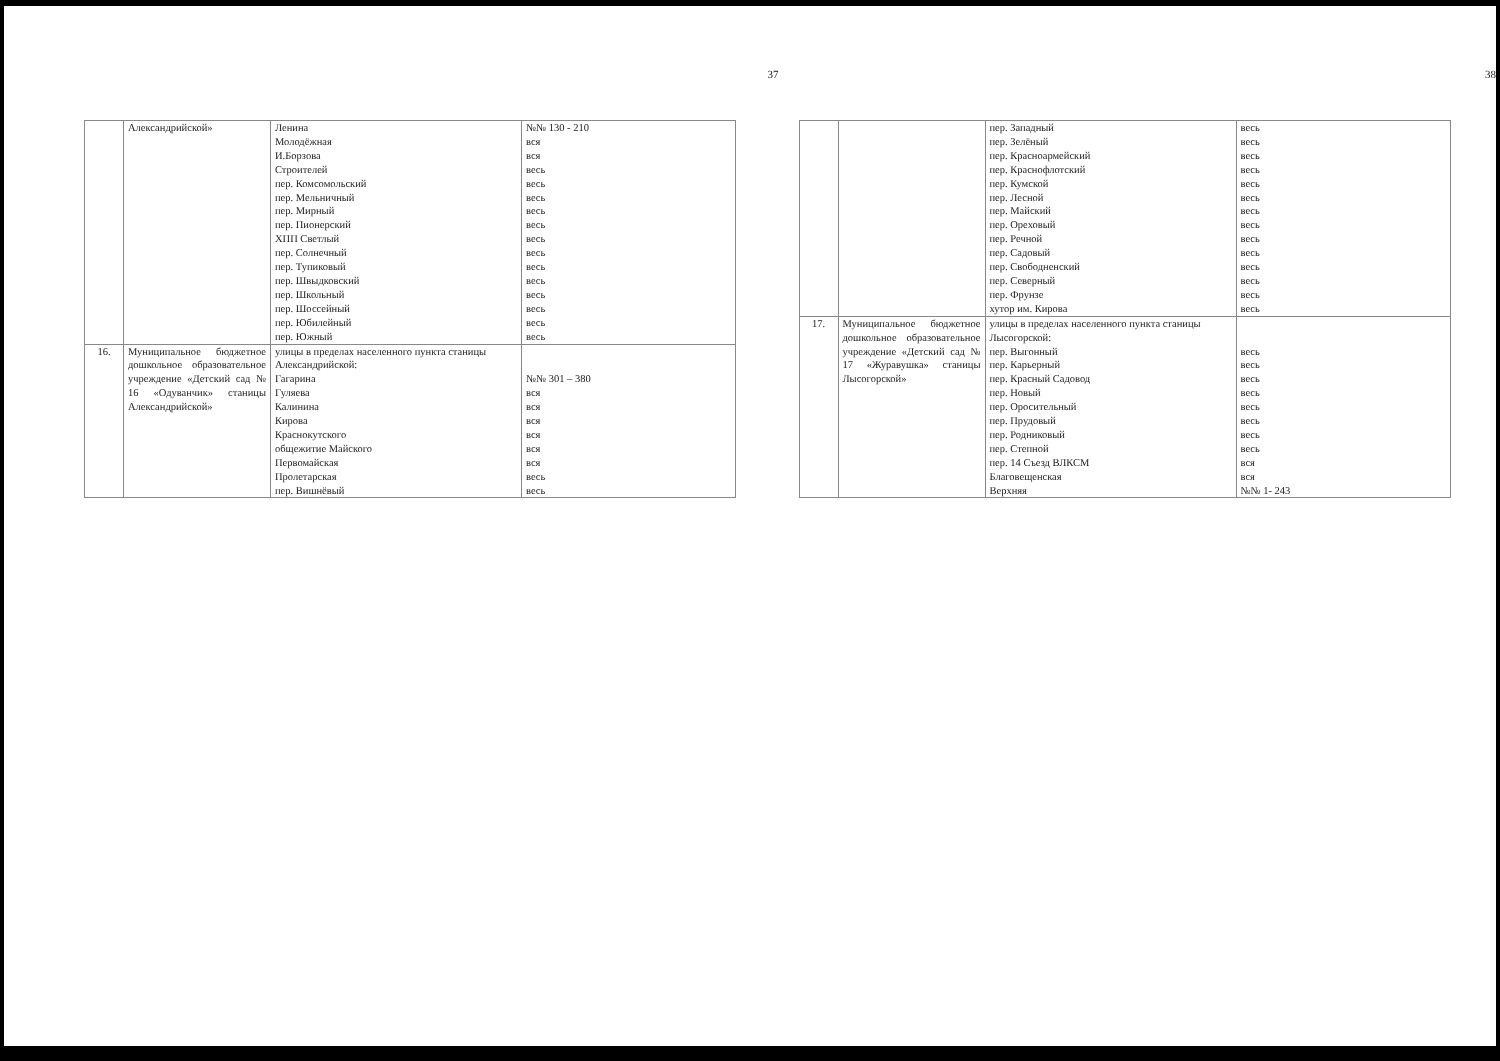37
| | Александрийской» | Ленина Молодёжная И.Борзова Строителей пер. Комсомольский пер. Мельничный пер. Мирный пер. Пионерский ХПП Светлый пер. Солнечный пер. Тупиковый пер. Швыдковский пер. Школьный пер. Шоссейный пер. Юбилейный пер. Южный | №№ 130 - 210 вся вся весь весь весь весь весь весь весь весь весь весь весь весь весь |
| 16. | Муниципальное бюджетное дошкольное образовательное учреждение «Детский сад № 16 «Одуванчик» станицы Александрийской» | улицы в пределах населенного пункта станицы Александрийской: Гагарина Гуляева Калинина Кирова Краснокутского общежитие Майского Первомайская Пролетарская пер. Вишнёвый | №№ 301 – 380 вся вся вся вся вся вся весь весь |
38
| | | пер. Западный пер. Зелёный пер. Красноармейский пер. Краснофлотский пер. Кумской пер. Лесной пер. Майский пер. Ореховый пер. Речной пер. Садовый пер. Свободненский пер. Северный пер. Фрунзе хутор им. Кирова | весь весь весь весь весь весь весь весь весь весь весь весь весь весь |
| 17. | Муниципальное бюджетное дошкольное образовательное учреждение «Детский сад № 17 «Журавушка» станицы Лысогорской» | улицы в пределах населенного пункта станицы Лысогорской: пер. Выгонный пер. Карьерный пер. Красный Садовод пер. Новый пер. Оросительный пер. Прудовый пер. Родниковый пер. Степной пер. 14 Съезд ВЛКСМ Благовещенская Верхняя | весь весь весь весь весь весь весь весь вся вся №№ 1- 243 |